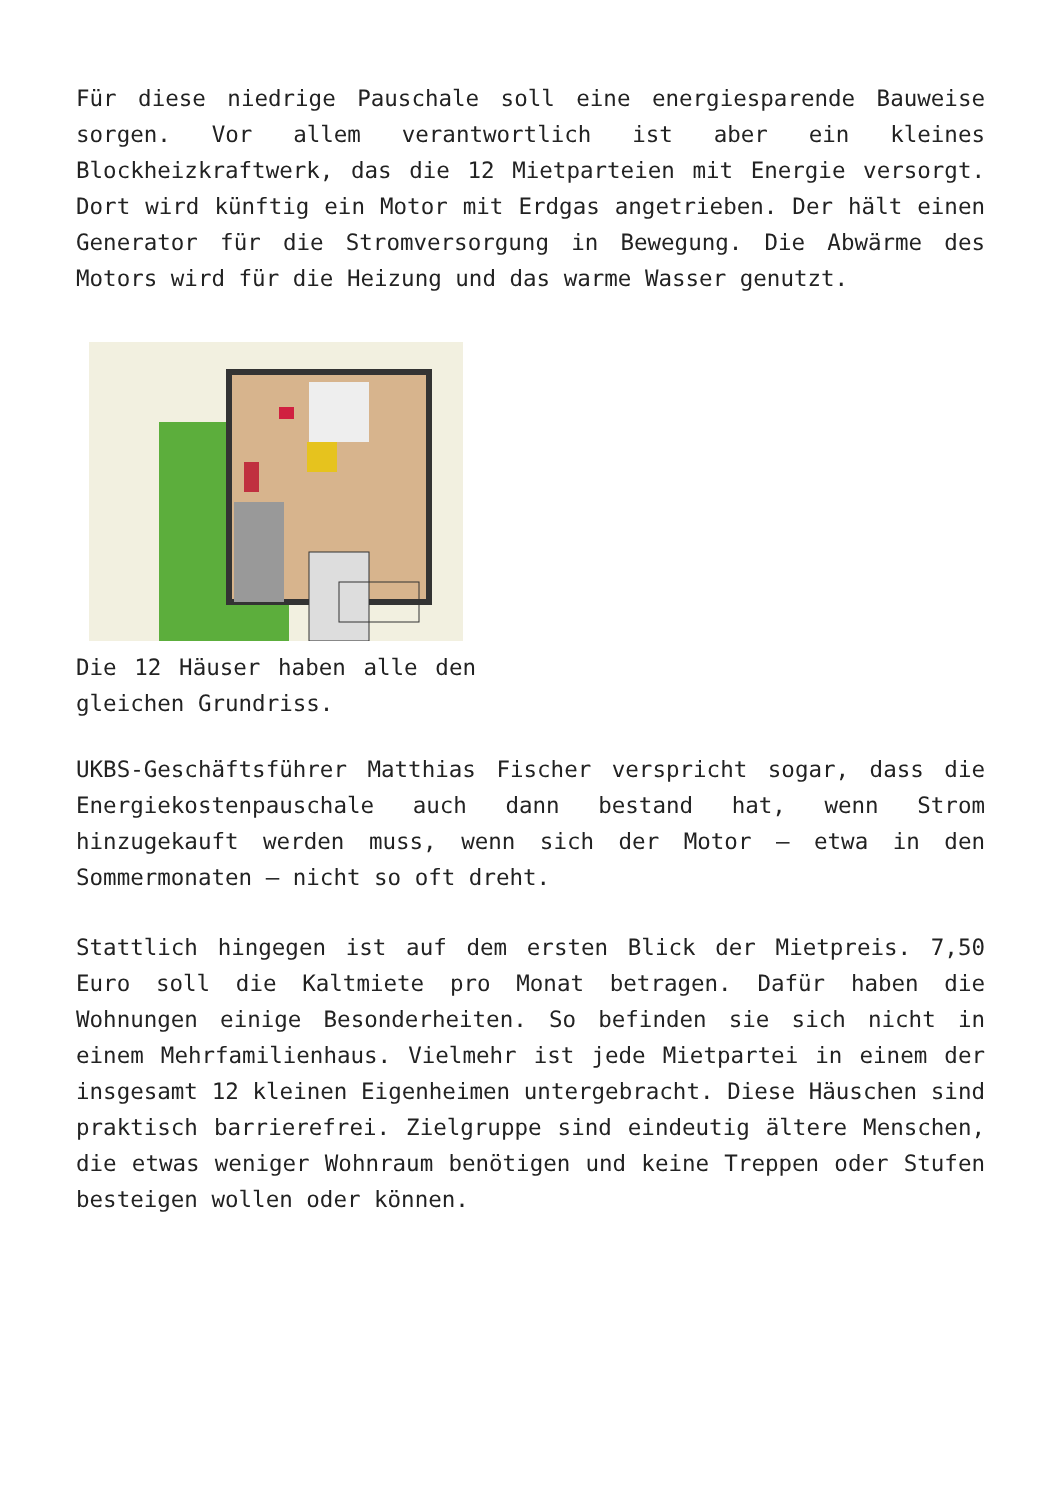Für diese niedrige Pauschale soll eine energiesparende Bauweise sorgen. Vor allem verantwortlich ist aber ein kleines Blockheizkraftwerk, das die 12 Mietparteien mit Energie versorgt. Dort wird künftig ein Motor mit Erdgas angetrieben. Der hält einen Generator für die Stromversorgung in Bewegung. Die Abwärme des Motors wird für die Heizung und das warme Wasser genutzt.
Die 12 Häuser haben alle den gleichen Grundriss.
UKBS-Geschäftsführer Matthias Fischer verspricht sogar, dass die Energiekostenpauschale auch dann bestand hat, wenn Strom hinzugekauft werden muss, wenn sich der Motor – etwa in den Sommermonaten – nicht so oft dreht.
Stattlich hingegen ist auf dem ersten Blick der Mietpreis. 7,50 Euro soll die Kaltmiete pro Monat betragen. Dafür haben die Wohnungen einige Besonderheiten. So befinden sie sich nicht in einem Mehrfamilienhaus. Vielmehr ist jede Mietpartei in einem der insgesamt 12 kleinen Eigenheimen untergebracht. Diese Häuschen sind praktisch barrierefrei. Zielgruppe sind eindeutig ältere Menschen, die etwas weniger Wohnraum benötigen und keine Treppen oder Stufen besteigen wollen oder können.